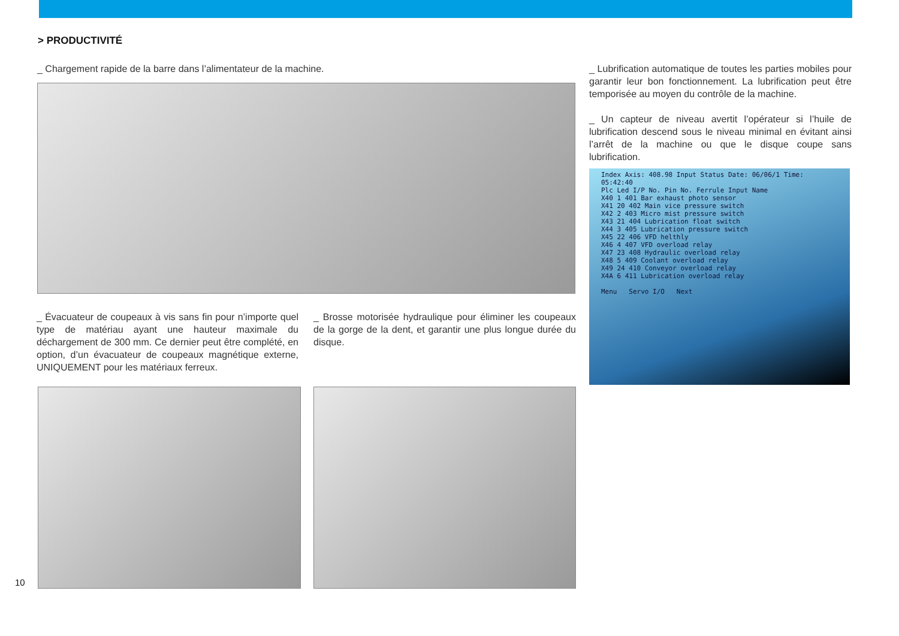> PRODUCTIVITÉ
_ Chargement rapide de la barre dans l’alimentateur de la machine.
_ Évacuateur de coupeaux à vis sans fin pour n’importe quel type de matériau ayant une hauteur maximale du déchargement de 300 mm. Ce dernier peut être complété, en option, d’un évacuateur de coupeaux magnétique externe, UNIQUEMENT pour les matériaux ferreux.
_ Brosse motorisée hydraulique pour éliminer les coupeaux de la gorge de la dent, et garantir une plus longue durée du disque.
_ Lubrification automatique de toutes les parties mobiles pour garantir leur bon fonctionnement. La lubrification peut être temporisée au moyen du contrôle de la machine.
_ Un capteur de niveau avertit l’opérateur si l’huile de lubrification descend sous le niveau minimal en évitant ainsi l’arrêt de la machine ou que le disque coupe sans lubrification.
Index Axis: 408.98 Input Status Date: 06/06/1 Time: 05:42:40
Plc Led I/P No. Pin No. Ferrule Input Name
X40 1 401 Bar exhaust photo sensor
X41 20 402 Main vice pressure switch
X42 2 403 Micro mist pressure switch
X43 21 404 Lubrication float switch
X44 3 405 Lubrication pressure switch
X45 22 406 VFD helthly
X46 4 407 VFD overload relay
X47 23 408 Hydraulic overload relay
X48 5 409 Coolant overload relay
X49 24 410 Conveyor overload relay
X4A 6 411 Lubrication overload relay
Menu Servo I/O Next
10